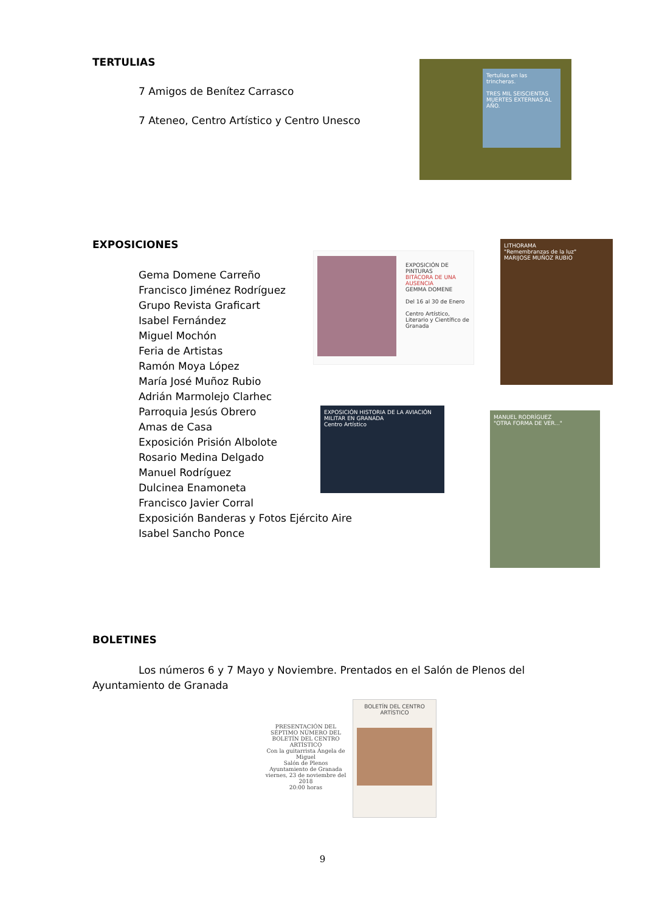TERTULIAS
7 Amigos de Benítez Carrasco
7 Ateneo, Centro Artístico y Centro Unesco
Tertulias en las trincheras.
TRES MIL SEISCIENTAS MUERTES EXTERNAS AL AÑO.
EXPOSICIONES
Gema Domene Carreño
Francisco Jiménez Rodríguez
Grupo Revista Graficart
Isabel Fernández
Miguel Mochón
Feria de Artistas
Ramón Moya López
María José Muñoz Rubio
Adrián Marmolejo Clarhec
Parroquia Jesús Obrero
Amas de Casa
Exposición Prisión Albolote
Rosario Medina Delgado
Manuel Rodríguez
Dulcinea Enamoneta
Francisco Javier Corral
Exposición Banderas y Fotos Ejército Aire
Isabel Sancho Ponce
EXPOSICIÓN DE PINTURAS
BITÁCORA DE UNA AUSENCIA
GEMMA DOMENE
Del 16 al 30 de Enero
Centro Artístico, Literario y Científico de Granada
LITHORAMA
"Remembranzas de la luz"
MARIJOSE MUÑOZ RUBIO
EXPOSICIÓN HISTORIA DE LA AVIACIÓN MILITAR EN GRANADA
Centro Artístico
MANUEL RODRÍGUEZ
"OTRA FORMA DE VER..."
BOLETINES
Los números 6 y 7 Mayo y Noviembre. Prentados en el Salón de Plenos del Ayuntamiento de Granada
PRESENTACIÓN DEL SÉPTIMO NÚMERO DEL BOLETÍN DEL CENTRO ARTÍSTICO
Con la guitarrista Ángela de Miguel
Salón de Plenos Ayuntamiento de Granada
viernes, 23 de noviembre del 2018
20:00 horas
BOLETÍN DEL CENTRO ARTÍSTICO
9